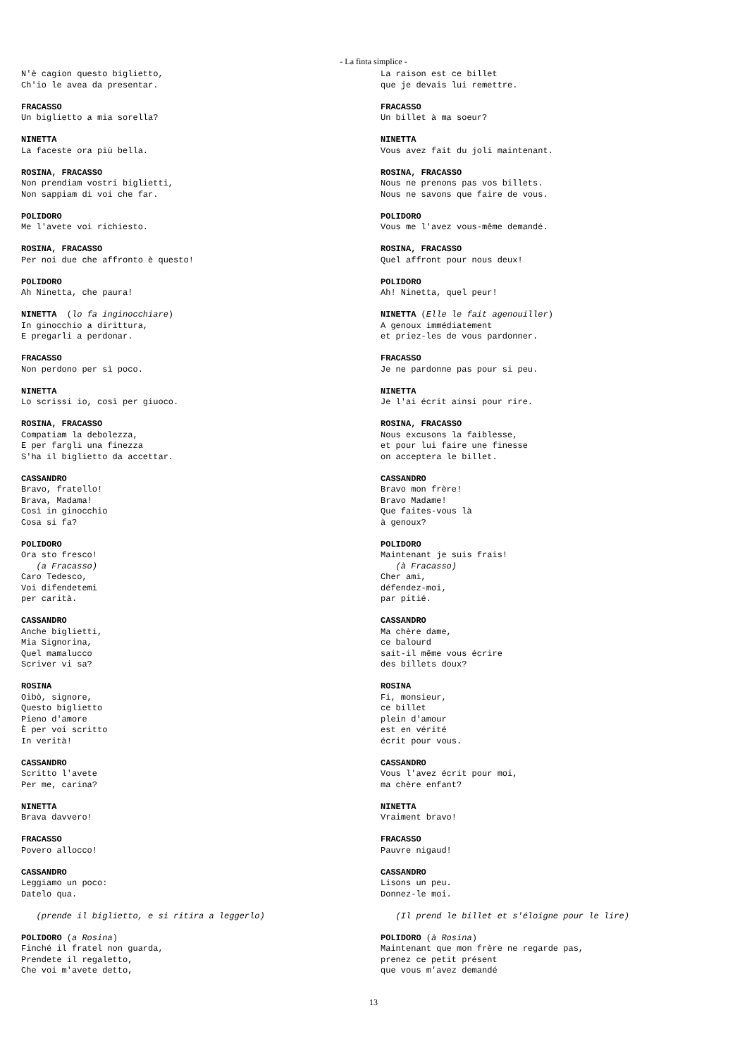- La finta simplice -
N'è cagion questo biglietto, Ch'io le avea da presentar.
FRACASSO Un biglietto a mia sorella?
NINETTA La faceste ora più bella.
ROSINA, FRACASSO Non prendiam vostri biglietti, Non sappiam di voi che far.
POLIDORO Me l'avete voi richiesto.
ROSINA, FRACASSO Per noi due che affronto è questo!
POLIDORO Ah Ninetta, che paura!
NINETTA (lo fa inginocchiare) In ginocchio a dirittura, E pregarli a perdonar.
FRACASSO Non perdono per sì poco.
NINETTA Lo scrissi io, così per giuoco.
ROSINA, FRACASSO Compatiam la debolezza, E per fargli una finezza S'ha il biglietto da accettar.
CASSANDRO Bravo, fratello! Brava, Madama! Così in ginocchio Cosa si fa?
POLIDORO Ora sto fresco! (a Fracasso) Caro Tedesco, Voi difendetemi per carità.
CASSANDRO Anche biglietti, Mia Signorina, Quel mamalucco Scriver vi sa?
ROSINA Oibò, signore, Questo biglietto Pieno d'amore È per voi scritto In verità!
CASSANDRO Scritto l'avete Per me, carina?
NINETTA Brava davvero!
FRACASSO Povero allocco!
CASSANDRO Leggiamo un poco: Datelo qua.
(prende il biglietto, e si ritira a leggerlo)
POLIDORO (a Rosina) Finché il fratel non guarda, Prendete il regaletto, Che voi m'avete detto,
La raison est ce billet que je devais lui remettre.
FRACASSO Un billet à ma soeur?
NINETTA Vous avez fait du joli maintenant.
ROSINA, FRACASSO Nous ne prenons pas vos billets. Nous ne savons que faire de vous.
POLIDORO Vous me l'avez vous-même demandé.
ROSINA, FRACASSO Quel affront pour nous deux!
POLIDORO Ah! Ninetta, quel peur!
NINETTA (Elle le fait agenouiller) A genoux immédiatement et priez-les de vous pardonner.
FRACASSO Je ne pardonne pas pour si peu.
NINETTA Je l'ai écrit ainsi pour rire.
ROSINA, FRACASSO Nous excusons la faiblesse, et pour lui faire une finesse on acceptera le billet.
CASSANDRO Bravo mon frère! Bravo Madame! Que faites-vous là à genoux?
POLIDORO Maintenant je suis frais! (à Fracasso) Cher ami, défendez-moi, par pitié.
CASSANDRO Ma chère dame, ce balourd sait-il même vous écrire des billets doux?
ROSINA Fi, monsieur, ce billet plein d'amour est en vérité écrit pour vous.
CASSANDRO Vous l'avez écrit pour moi, ma chère enfant?
NINETTA Vraiment bravo!
FRACASSO Pauvre nigaud!
CASSANDRO Lisons un peu. Donnez-le moi.
(Il prend le billet et s'éloigne pour le lire)
POLIDORO (à Rosina) Maintenant que mon frère ne regarde pas, prenez ce petit présent que vous m'avez demandé
13